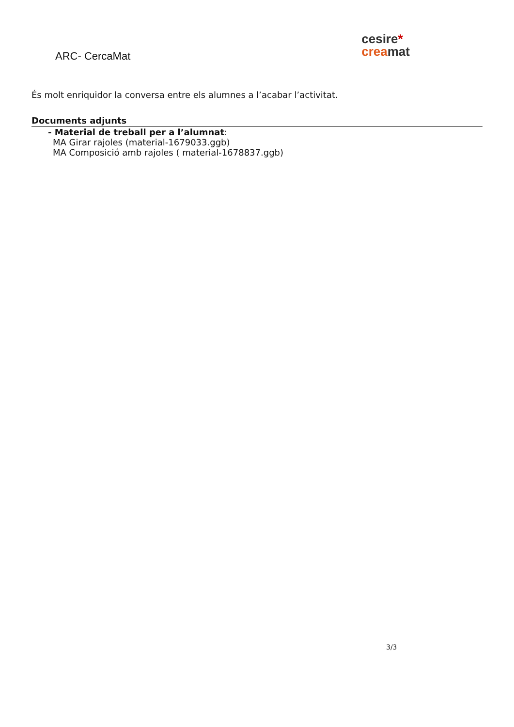ARC- CercaMat
cesire*
crea mat
És molt enriquidor la conversa entre els alumnes a l’acabar l’activitat.
Documents adjunts
- Material de treball per a l’alumnat:
MA Girar rajoles (material-1679033.ggb)
MA Composició amb rajoles ( material-1678837.ggb)
3/3